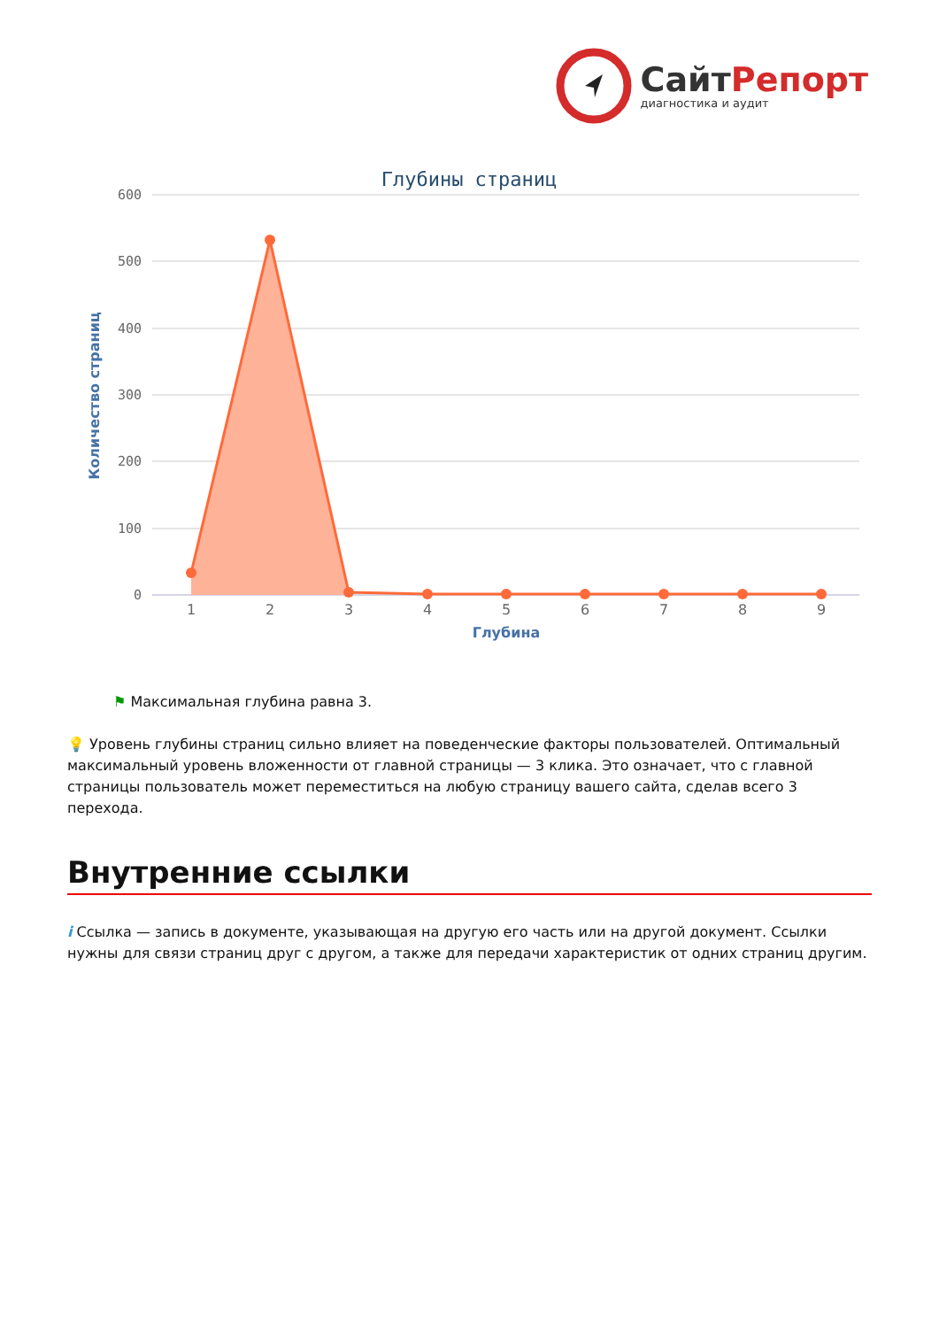Сайт Репорт
диагностика и аудит
Глубины страниц
600
500
400
300
200
100
0
Количество страниц
1
2
3
4
5
6
7
8
9
Глубина
⚑ Максимальная глубина равна 3.
💡 Уровень глубины страниц сильно влияет на поведенческие факторы пользователей. Оптимальный максимальный уровень вложенности от главной страницы — 3 клика. Это означает, что с главной страницы пользователь может переместиться на любую страницу вашего сайта, сделав всего 3 перехода.
Внутренние ссылки
i Ссылка — запись в документе, указывающая на другую его часть или на другой документ. Ссылки нужны для связи страниц друг с другом, а также для передачи характеристик от одних страниц другим.